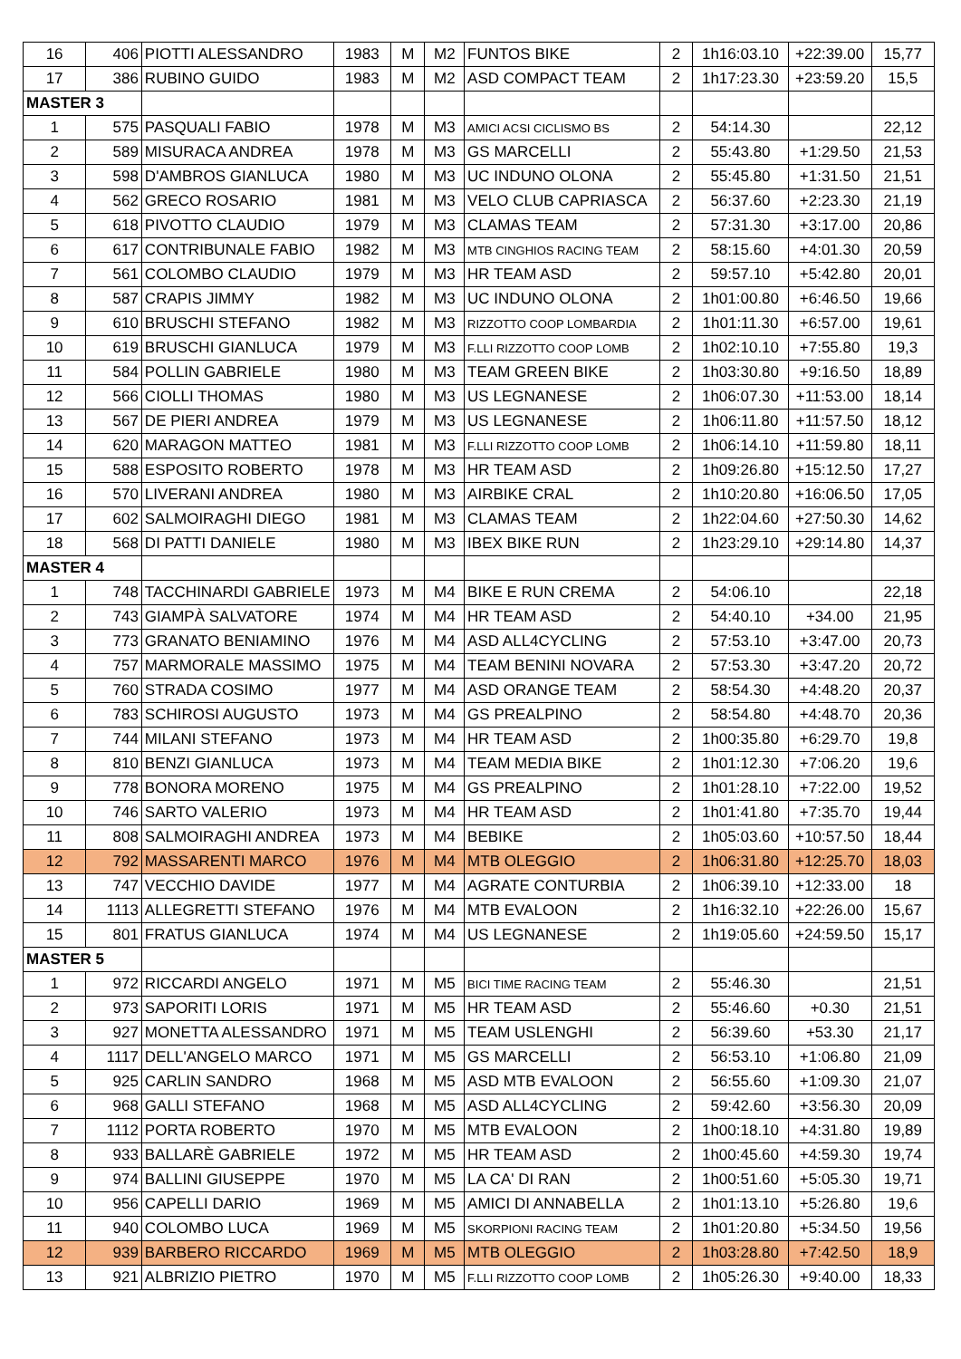| 16 | 406 | PIOTTI ALESSANDRO | 1983 | M | M2 | FUNTOS BIKE | 2 | 1h16:03.10 | +22:39.00 | 15,77 |
| 17 | 386 | RUBINO GUIDO | 1983 | M | M2 | ASD COMPACT TEAM | 2 | 1h17:23.30 | +23:59.20 | 15,5 |
| MASTER 3 | | | | | | | | | | |
| 1 | 575 | PASQUALI FABIO | 1978 | M | M3 | AMICI ACSI CICLISMO BS | 2 | 54:14.30 | | 22,12 |
| 2 | 589 | MISURACA ANDREA | 1978 | M | M3 | GS MARCELLI | 2 | 55:43.80 | +1:29.50 | 21,53 |
| 3 | 598 | D'AMBROS GIANLUCA | 1980 | M | M3 | UC INDUNO OLONA | 2 | 55:45.80 | +1:31.50 | 21,51 |
| 4 | 562 | GRECO ROSARIO | 1981 | M | M3 | VELO CLUB CAPRIASCA | 2 | 56:37.60 | +2:23.30 | 21,19 |
| 5 | 618 | PIVOTTO CLAUDIO | 1979 | M | M3 | CLAMAS TEAM | 2 | 57:31.30 | +3:17.00 | 20,86 |
| 6 | 617 | CONTRIBUNALE FABIO | 1982 | M | M3 | MTB CINGHIOS RACING TEAM | 2 | 58:15.60 | +4:01.30 | 20,59 |
| 7 | 561 | COLOMBO CLAUDIO | 1979 | M | M3 | HR TEAM ASD | 2 | 59:57.10 | +5:42.80 | 20,01 |
| 8 | 587 | CRAPIS JIMMY | 1982 | M | M3 | UC INDUNO OLONA | 2 | 1h01:00.80 | +6:46.50 | 19,66 |
| 9 | 610 | BRUSCHI STEFANO | 1982 | M | M3 | RIZZOTTO COOP LOMBARDIA | 2 | 1h01:11.30 | +6:57.00 | 19,61 |
| 10 | 619 | BRUSCHI GIANLUCA | 1979 | M | M3 | F.LLI RIZZOTTO COOP LOMB | 2 | 1h02:10.10 | +7:55.80 | 19,3 |
| 11 | 584 | POLLIN GABRIELE | 1980 | M | M3 | TEAM GREEN BIKE | 2 | 1h03:30.80 | +9:16.50 | 18,89 |
| 12 | 566 | CIOLLI THOMAS | 1980 | M | M3 | US LEGNANESE | 2 | 1h06:07.30 | +11:53.00 | 18,14 |
| 13 | 567 | DE PIERI ANDREA | 1979 | M | M3 | US LEGNANESE | 2 | 1h06:11.80 | +11:57.50 | 18,12 |
| 14 | 620 | MARAGON MATTEO | 1981 | M | M3 | F.LLI RIZZOTTO COOP LOMB | 2 | 1h06:14.10 | +11:59.80 | 18,11 |
| 15 | 588 | ESPOSITO ROBERTO | 1978 | M | M3 | HR TEAM ASD | 2 | 1h09:26.80 | +15:12.50 | 17,27 |
| 16 | 570 | LIVERANI ANDREA | 1980 | M | M3 | AIRBIKE CRAL | 2 | 1h10:20.80 | +16:06.50 | 17,05 |
| 17 | 602 | SALMOIRAGHI DIEGO | 1981 | M | M3 | CLAMAS TEAM | 2 | 1h22:04.60 | +27:50.30 | 14,62 |
| 18 | 568 | DI PATTI DANIELE | 1980 | M | M3 | IBEX BIKE RUN | 2 | 1h23:29.10 | +29:14.80 | 14,37 |
| MASTER 4 | | | | | | | | | | |
| 1 | 748 | TACCHINARDI GABRIELE | 1973 | M | M4 | BIKE E RUN CREMA | 2 | 54:06.10 | | 22,18 |
| 2 | 743 | GIAMPÀ SALVATORE | 1974 | M | M4 | HR TEAM ASD | 2 | 54:40.10 | +34.00 | 21,95 |
| 3 | 773 | GRANATO BENIAMINO | 1976 | M | M4 | ASD ALL4CYCLING | 2 | 57:53.10 | +3:47.00 | 20,73 |
| 4 | 757 | MARMORALE MASSIMO | 1975 | M | M4 | TEAM BENINI NOVARA | 2 | 57:53.30 | +3:47.20 | 20,72 |
| 5 | 760 | STRADA COSIMO | 1977 | M | M4 | ASD ORANGE TEAM | 2 | 58:54.30 | +4:48.20 | 20,37 |
| 6 | 783 | SCHIROSI AUGUSTO | 1973 | M | M4 | GS PREALPINO | 2 | 58:54.80 | +4:48.70 | 20,36 |
| 7 | 744 | MILANI STEFANO | 1973 | M | M4 | HR TEAM ASD | 2 | 1h00:35.80 | +6:29.70 | 19,8 |
| 8 | 810 | BENZI GIANLUCA | 1973 | M | M4 | TEAM MEDIA BIKE | 2 | 1h01:12.30 | +7:06.20 | 19,6 |
| 9 | 778 | BONORA MORENO | 1975 | M | M4 | GS PREALPINO | 2 | 1h01:28.10 | +7:22.00 | 19,52 |
| 10 | 746 | SARTO VALERIO | 1973 | M | M4 | HR TEAM ASD | 2 | 1h01:41.80 | +7:35.70 | 19,44 |
| 11 | 808 | SALMOIRAGHI ANDREA | 1973 | M | M4 | BEBIKE | 2 | 1h05:03.60 | +10:57.50 | 18,44 |
| 12 | 792 | MASSARENTI MARCO | 1976 | M | M4 | MTB OLEGGIO | 2 | 1h06:31.80 | +12:25.70 | 18,03 |
| 13 | 747 | VECCHIO DAVIDE | 1977 | M | M4 | AGRATE CONTURBIA | 2 | 1h06:39.10 | +12:33.00 | 18 |
| 14 | 1113 | ALLEGRETTI STEFANO | 1976 | M | M4 | MTB EVALOON | 2 | 1h16:32.10 | +22:26.00 | 15,67 |
| 15 | 801 | FRATUS GIANLUCA | 1974 | M | M4 | US LEGNANESE | 2 | 1h19:05.60 | +24:59.50 | 15,17 |
| MASTER 5 | | | | | | | | | | |
| 1 | 972 | RICCARDI ANGELO | 1971 | M | M5 | BICI TIME RACING TEAM | 2 | 55:46.30 | | 21,51 |
| 2 | 973 | SAPORITI LORIS | 1971 | M | M5 | HR TEAM ASD | 2 | 55:46.60 | +0.30 | 21,51 |
| 3 | 927 | MONETTA ALESSANDRO | 1971 | M | M5 | TEAM USLENGHI | 2 | 56:39.60 | +53.30 | 21,17 |
| 4 | 1117 | DELL'ANGELO MARCO | 1971 | M | M5 | GS MARCELLI | 2 | 56:53.10 | +1:06.80 | 21,09 |
| 5 | 925 | CARLIN SANDRO | 1968 | M | M5 | ASD MTB EVALOON | 2 | 56:55.60 | +1:09.30 | 21,07 |
| 6 | 968 | GALLI STEFANO | 1968 | M | M5 | ASD ALL4CYCLING | 2 | 59:42.60 | +3:56.30 | 20,09 |
| 7 | 1112 | PORTA ROBERTO | 1970 | M | M5 | MTB EVALOON | 2 | 1h00:18.10 | +4:31.80 | 19,89 |
| 8 | 933 | BALLARÈ GABRIELE | 1972 | M | M5 | HR TEAM ASD | 2 | 1h00:45.60 | +4:59.30 | 19,74 |
| 9 | 974 | BALLINI GIUSEPPE | 1970 | M | M5 | LA CA' DI RAN | 2 | 1h00:51.60 | +5:05.30 | 19,71 |
| 10 | 956 | CAPELLI DARIO | 1969 | M | M5 | AMICI DI ANNABELLA | 2 | 1h01:13.10 | +5:26.80 | 19,6 |
| 11 | 940 | COLOMBO LUCA | 1969 | M | M5 | SKORPIONI RACING TEAM | 2 | 1h01:20.80 | +5:34.50 | 19,56 |
| 12 | 939 | BARBERO RICCARDO | 1969 | M | M5 | MTB OLEGGIO | 2 | 1h03:28.80 | +7:42.50 | 18,9 |
| 13 | 921 | ALBRIZIO PIETRO | 1970 | M | M5 | F.LLI RIZZOTTO COOP LOMB | 2 | 1h05:26.30 | +9:40.00 | 18,33 |